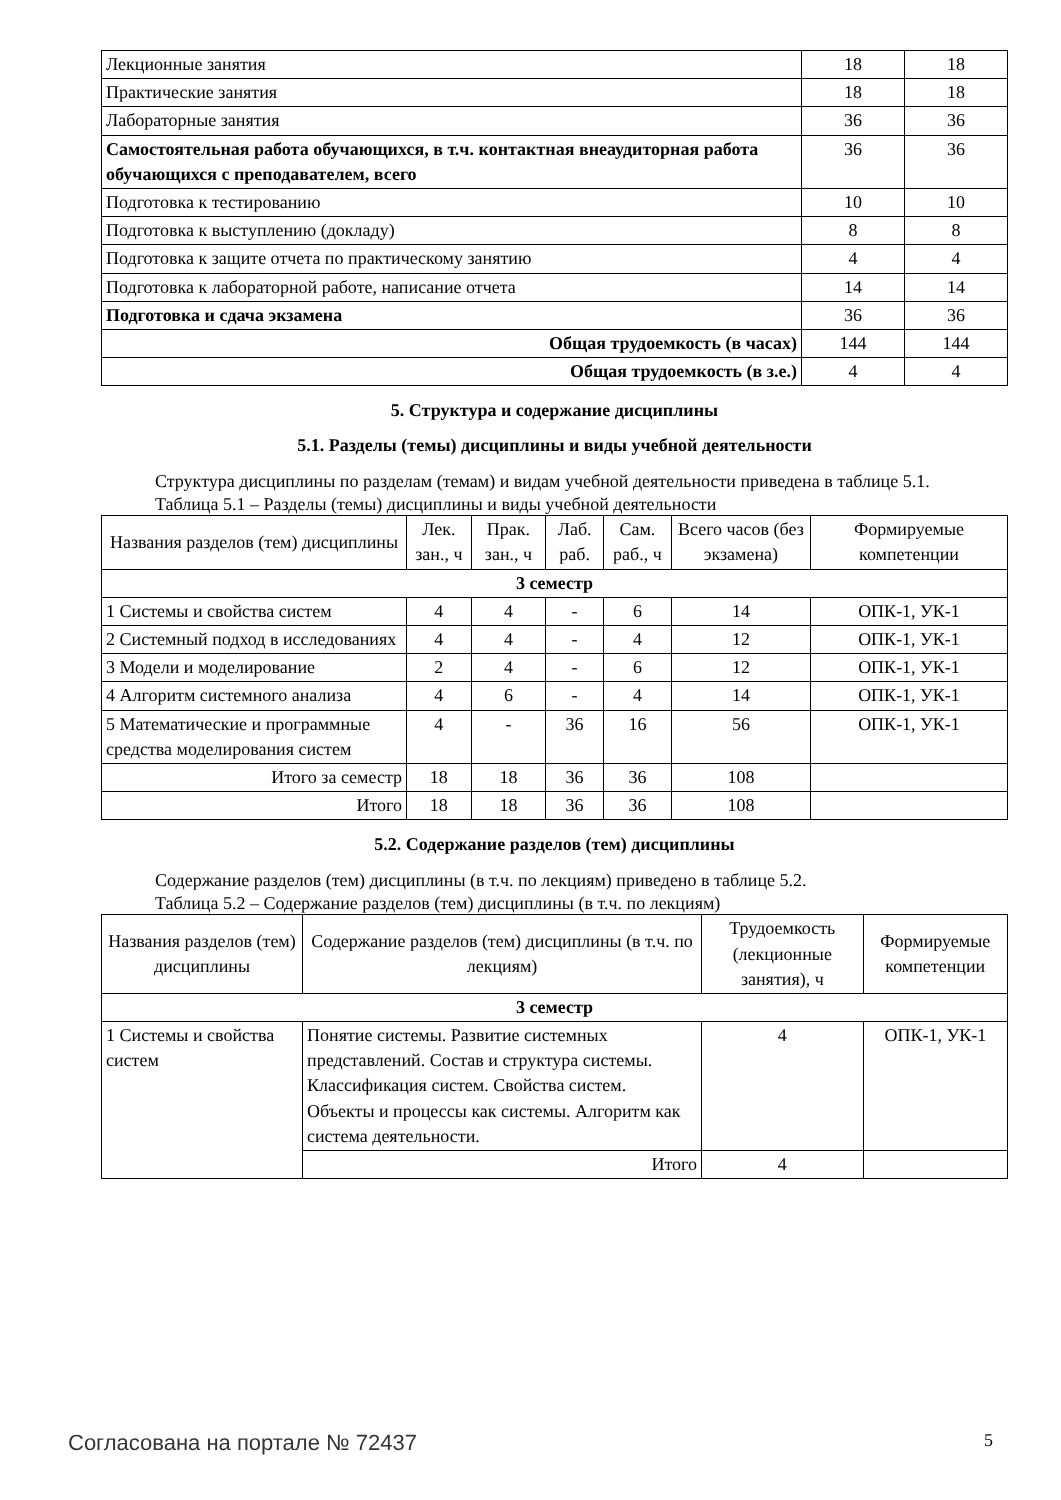| Лекционные занятия | 18 | 18 |
| Практические занятия | 18 | 18 |
| Лабораторные занятия | 36 | 36 |
| Самостоятельная работа обучающихся, в т.ч. контактная внеаудиторная работа обучающихся с преподавателем, всего | 36 | 36 |
| Подготовка к тестированию | 10 | 10 |
| Подготовка к выступлению (докладу) | 8 | 8 |
| Подготовка к защите отчета по практическому занятию | 4 | 4 |
| Подготовка к лабораторной работе, написание отчета | 14 | 14 |
| Подготовка и сдача экзамена | 36 | 36 |
| Общая трудоемкость (в часах) | 144 | 144 |
| Общая трудоемкость (в з.е.) | 4 | 4 |
5. Структура и содержание дисциплины
5.1. Разделы (темы) дисциплины и виды учебной деятельности
Структура дисциплины по разделам (темам) и видам учебной деятельности приведена в таблице 5.1.
Таблица 5.1 – Разделы (темы) дисциплины и виды учебной деятельности
| Названия разделов (тем) дисциплины | Лек. зан., ч | Прак. зан., ч | Лаб. раб. | Сам. раб., ч | Всего часов (без экзамена) | Формируемые компетенции |
| --- | --- | --- | --- | --- | --- | --- |
| 3 семестр | | | | | | |
| 1 Системы и свойства систем | 4 | 4 | - | 6 | 14 | ОПК-1, УК-1 |
| 2 Системный подход в исследованиях | 4 | 4 | - | 4 | 12 | ОПК-1, УК-1 |
| 3 Модели и моделирование | 2 | 4 | - | 6 | 12 | ОПК-1, УК-1 |
| 4 Алгоритм системного анализа | 4 | 6 | - | 4 | 14 | ОПК-1, УК-1 |
| 5 Математические и программные средства моделирования систем | 4 | - | 36 | 16 | 56 | ОПК-1, УК-1 |
| Итого за семестр | 18 | 18 | 36 | 36 | 108 | |
| Итого | 18 | 18 | 36 | 36 | 108 | |
5.2. Содержание разделов (тем) дисциплины
Содержание разделов (тем) дисциплины (в т.ч. по лекциям) приведено в таблице 5.2.
Таблица 5.2 – Содержание разделов (тем) дисциплины (в т.ч. по лекциям)
| Названия разделов (тем) дисциплины | Содержание разделов (тем) дисциплины (в т.ч. по лекциям) | Трудоемкость (лекционные занятия), ч | Формируемые компетенции |
| --- | --- | --- | --- |
| 3 семестр | | | |
| 1 Системы и свойства систем | Понятие системы. Развитие системных представлений. Состав и структура системы. Классификация систем. Свойства систем. Объекты и процессы как системы. Алгоритм как система деятельности. | 4 | ОПК-1, УК-1 |
| | Итого | 4 | |
Согласована на портале № 72437 5